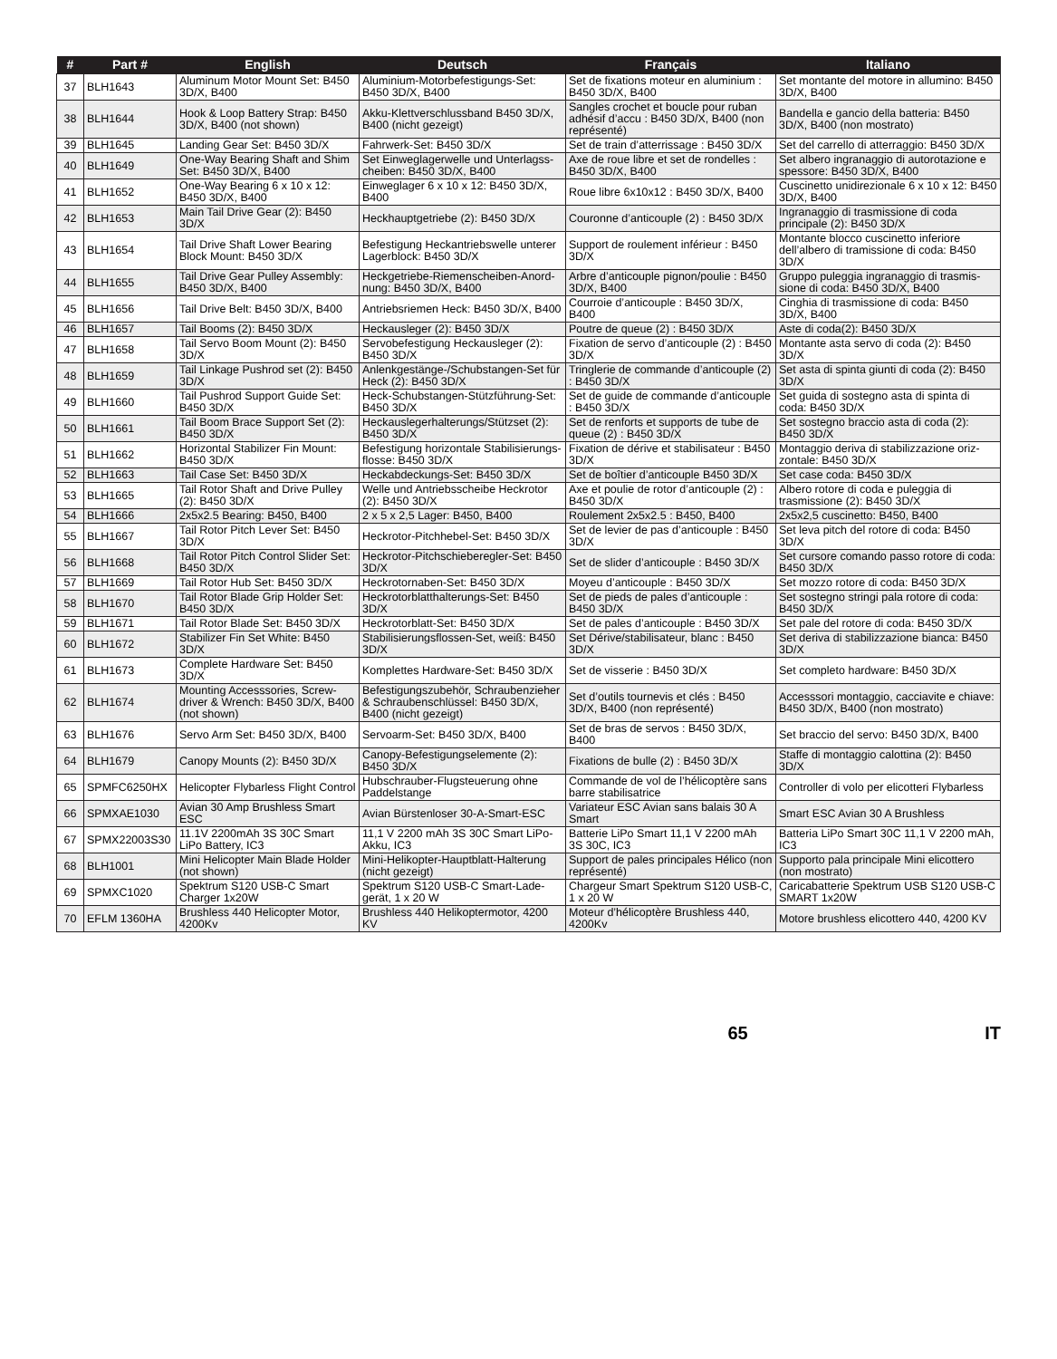| # | Part # | English | Deutsch | Français | Italiano |
| --- | --- | --- | --- | --- | --- |
| 37 | BLH1643 | Aluminum Motor Mount Set: B450 3D/X, B400 | Aluminium-Motorbefestigungs-Set: B450 3D/X, B400 | Set de fixations moteur en aluminium : B450 3D/X, B400 | Set montante del motore in allumino: B450 3D/X, B400 |
| 38 | BLH1644 | Hook & Loop Battery Strap: B450 3D/X, B400 (not shown) | Akku-Klettverschlussband B450 3D/X, B400 (nicht gezeigt) | Sangles crochet et boucle pour ruban adhésif d’accu : B450 3D/X, B400 (non représenté) | Bandella e gancio della batteria: B450 3D/X, B400 (non mostrato) |
| 39 | BLH1645 | Landing Gear Set: B450 3D/X | Fahrwerk-Set: B450 3D/X | Set de train d’atterrissage : B450 3D/X | Set del carrello di atterraggio: B450 3D/X |
| 40 | BLH1649 | One-Way Bearing Shaft and Shim Set: B450 3D/X, B400 | Set Einweglagerwelle und Unterlagss­cheiben: B450 3D/X, B400 | Axe de roue libre et set de rondelles : B450 3D/X, B400 | Set albero ingranaggio di autorotazione e spessore: B450 3D/X, B400 |
| 41 | BLH1652 | One-Way Bearing 6 x 10 x 12: B450 3D/X, B400 | Einweglager 6 x 10 x 12: B450 3D/X, B400 | Roue libre 6x10x12 : B450 3D/X, B400 | Cuscinetto unidirezionale 6 x 10 x 12: B450 3D/X, B400 |
| 42 | BLH1653 | Main Tail Drive Gear (2): B450 3D/X | Heckhauptgetriebe (2): B450 3D/X | Couronne d’anticouple (2) : B450 3D/X | Ingranaggio di trasmissione di coda principale (2): B450 3D/X |
| 43 | BLH1654 | Tail Drive Shaft Lower Bearing Block Mount: B450 3D/X | Befestigung Heckantriebswelle unterer Lagerblock: B450 3D/X | Support de roulement inférieur : B450 3D/X | Montante blocco cuscinetto inferiore dell’albero di tramissione di coda: B450 3D/X |
| 44 | BLH1655 | Tail Drive Gear Pulley Assembly: B450 3D/X, B400 | Heckgetriebe-Riemenscheiben-Anord­nung: B450 3D/X, B400 | Arbre d’anticouple pignon/poulie : B450 3D/X, B400 | Gruppo puleggia ingranaggio di trasmis­sione di coda: B450 3D/X, B400 |
| 45 | BLH1656 | Tail Drive Belt: B450 3D/X, B400 | Antriebsriemen Heck: B450 3D/X, B400 | Courroie d’anticouple : B450 3D/X, B400 | Cinghia di trasmissione di coda: B450 3D/X, B400 |
| 46 | BLH1657 | Tail Booms (2): B450 3D/X | Heckausleger (2): B450 3D/X | Poutre de queue (2) : B450 3D/X | Aste di coda(2): B450 3D/X |
| 47 | BLH1658 | Tail Servo Boom Mount (2): B450 3D/X | Servobefestigung Heckausleger (2): B450 3D/X | Fixation de servo d’anticouple (2) : B450 3D/X | Montante asta servo di coda (2): B450 3D/X |
| 48 | BLH1659 | Tail Linkage Pushrod set (2): B450 3D/X | Anlenkgestänge-/Schubstangen-Set für Heck (2): B450 3D/X | Tringlerie de commande d’anticouple (2) : B450 3D/X | Set asta di spinta giunti di coda (2): B450 3D/X |
| 49 | BLH1660 | Tail Pushrod Support Guide Set: B450 3D/X | Heck-Schubstangen-Stützführung-Set: B450 3D/X | Set de guide de commande d’anticouple : B450 3D/X | Set guida di sostegno asta di spinta di coda: B450 3D/X |
| 50 | BLH1661 | Tail Boom Brace Support Set (2): B450 3D/X | Heckauslegerhalterungs/Stützset (2): B450 3D/X | Set de renforts et supports de tube de queue (2) : B450 3D/X | Set sostegno braccio asta di coda (2): B450 3D/X |
| 51 | BLH1662 | Horizontal Stabilizer Fin Mount: B450 3D/X | Befestigung horizontale Stabilisierungs­flosse: B450 3D/X | Fixation de dérive et stabilisateur : B450 3D/X | Montaggio deriva di stabilizzazione oriz­zontale: B450 3D/X |
| 52 | BLH1663 | Tail Case Set: B450 3D/X | Heckabdeckungs-Set: B450 3D/X | Set de boîtier d’anticouple B450 3D/X | Set case coda: B450 3D/X |
| 53 | BLH1665 | Tail Rotor Shaft and Drive Pulley (2): B450 3D/X | Welle und Antriebsscheibe Heckrotor (2): B450 3D/X | Axe et poulie de rotor d’anticouple (2) : B450 3D/X | Albero rotore di coda e puleggia di trasmissione (2): B450 3D/X |
| 54 | BLH1666 | 2x5x2.5 Bearing: B450, B400 | 2 x 5 x 2,5 Lager: B450, B400 | Roulement 2x5x2.5 : B450, B400 | 2x5x2,5 cuscinetto: B450, B400 |
| 55 | BLH1667 | Tail Rotor Pitch Lever Set: B450 3D/X | Heckrotor-Pitchhebel-Set: B450 3D/X | Set de levier de pas d’anticouple : B450 3D/X | Set leva pitch del rotore di coda: B450 3D/X |
| 56 | BLH1668 | Tail Rotor Pitch Control Slider Set: B450 3D/X | Heckrotor-Pitchschieberegler-Set: B450 3D/X | Set de slider d’anticouple : B450 3D/X | Set cursore comando passo rotore di coda: B450 3D/X |
| 57 | BLH1669 | Tail Rotor Hub Set: B450 3D/X | Heckrotornaben-Set: B450 3D/X | Moyeu d’anticouple : B450 3D/X | Set mozzo rotore di coda: B450 3D/X |
| 58 | BLH1670 | Tail Rotor Blade Grip Holder Set: B450 3D/X | Heckrotorblatthalterungs-Set: B450 3D/X | Set de pieds de pales d’anticouple : B450 3D/X | Set sostegno stringi pala rotore di coda: B450 3D/X |
| 59 | BLH1671 | Tail Rotor Blade Set: B450 3D/X | Heckrotorblatt-Set: B450 3D/X | Set de pales d’anticouple : B450 3D/X | Set pale del rotore di coda: B450 3D/X |
| 60 | BLH1672 | Stabilizer Fin Set White: B450 3D/X | Stabilisierungsflossen-Set, weiß: B450 3D/X | Set Dérive/stabilisateur, blanc : B450 3D/X | Set deriva di stabilizzazione bianca: B450 3D/X |
| 61 | BLH1673 | Complete Hardware Set: B450 3D/X | Komplettes Hardware-Set: B450 3D/X | Set de visserie : B450 3D/X | Set completo hardware: B450 3D/X |
| 62 | BLH1674 | Mounting Accesssories, Screw­driver & Wrench: B450 3D/X, B400 (not shown) | Befestigungszubehör, Schraubenzieher & Schraubenschlüssel: B450 3D/X, B400 (nicht gezeigt) | Set d’outils tournevis et clés : B450 3D/X, B400 (non représenté) | Accesssori montaggio, cacciavite e chiave: B450 3D/X, B400 (non mostrato) |
| 63 | BLH1676 | Servo Arm Set: B450 3D/X, B400 | Servoarm-Set: B450 3D/X, B400 | Set de bras de servos : B450 3D/X, B400 | Set braccio del servo: B450 3D/X, B400 |
| 64 | BLH1679 | Canopy Mounts (2): B450 3D/X | Canopy-Befestigungselemente (2): B450 3D/X | Fixations de bulle (2) : B450 3D/X | Staffe di montaggio calottina (2): B450 3D/X |
| 65 | SPMFC6250HX | Helicopter Flybarless Flight Control | Hubschrauber-Flugsteuerung ohne Paddelstange | Commande de vol de l’hélicoptère sans barre stabilisatrice | Controller di volo per elicotteri Flybarless |
| 66 | SPMXAE1030 | Avian 30 Amp Brushless Smart ESC | Avian Bürstenloser 30-A-Smart-ESC | Variateur ESC Avian sans balais 30 A Smart | Smart ESC Avian 30 A Brushless |
| 67 | SPMX22003S30 | 11.1V 2200mAh 3S 30C Smart LiPo Battery, IC3 | 11,1 V 2200 mAh 3S 30C Smart LiPo-Akku, IC3 | Batterie LiPo Smart 11,1 V 2200 mAh 3S 30C, IC3 | Batteria LiPo Smart 30C 11,1 V 2200 mAh, IC3 |
| 68 | BLH1001 | Mini Helicopter Main Blade Holder (not shown) | Mini-Helikopter-Hauptblatt-Halterung (nicht gezeigt) | Support de pales principales Hélico (non représenté) | Supporto pala principale Mini elicottero (non mostrato) |
| 69 | SPMXC1020 | Spektrum S120 USB-C Smart Charger 1x20W | Spektrum S120 USB-C Smart-Lade­gerät, 1 x 20 W | Chargeur Smart Spektrum S120 USB-C, 1 x 20 W | Caricabatterie Spektrum USB S120 USB-C SMART 1x20W |
| 70 | EFLM 1360HA | Brushless 440 Helicopter Motor, 4200Kv | Brushless 440 Helikoptermotor, 4200 KV | Moteur d’hélicoptère Brushless 440, 4200Kv | Motore brushless elicottero 440, 4200 KV |
65 IT